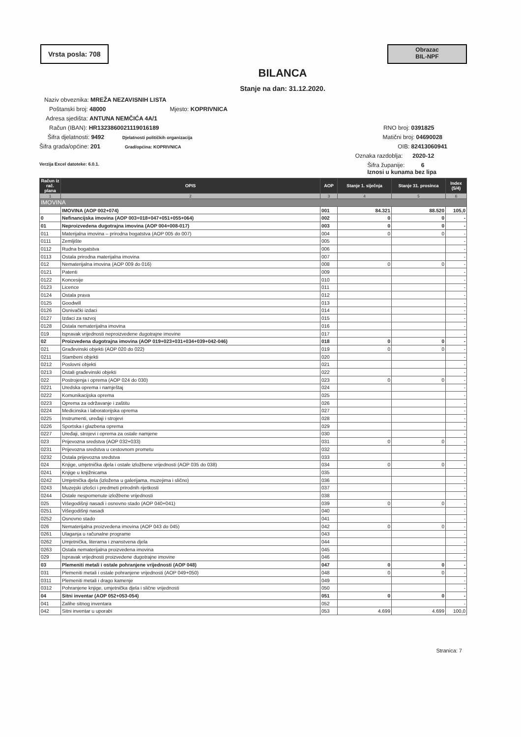Vrsta posla: 708
Obrazac
BIL-NPF
BILANCA
Stanje na dan: 31.12.2020.
Naziv obveznika: MREŽA NEZAVISNIH LISTA
Poštanski broj: 48000 Mjesto: KOPRIVNICA
Adresa sjedišta: ANTUNA NEMČIĆA 4A/1
Račun (IBAN): HR1323860021119016189 RNO broj: 0391825
Šifra djelatnosti: 9492 Djelatnosti političkih organizacija Matični broj: 04690028
Šifra grada/općine: 201 Grad/općina: KOPRIVNICA OIB: 82413060941
Oznaka razdoblja: 2020-12
Verzija Excel datoteke: 6.0.1. Šifra županije: 6
Iznosi u kunama bez lipa
| Račun iz rač. plana | OPIS | AOP | Stanje 1. siječnja | Stanje 31. prosinca | Index (5/4) |
| --- | --- | --- | --- | --- | --- |
| 1 | 2 | 3 | 4 | 5 | 6 |
| IMOVINA | | | | | |
| | IMOVINA (AOP 002+074) | 001 | 84.321 | 88.520 | 105,0 |
| 0 | Nefinancijska imovina (AOP 003+018+047+051+055+064) | 002 | 0 | 0 | - |
| 01 | Neproizvedena dugotrajna imovina (AOP 004+008-017) | 003 | 0 | 0 | - |
| 011 | Materijalna imovina – prirodna bogatstva (AOP 005 do 007) | 004 | 0 | 0 | - |
| 0111 | Zemljište | 005 | | | - |
| 0112 | Rudna bogatstva | 006 | | | - |
| 0113 | Ostala prirodna materijalna imovina | 007 | | | - |
| 012 | Nematerijalna imovina (AOP 009 do 016) | 008 | 0 | 0 | - |
| 0121 | Patenti | 009 | | | - |
| 0122 | Koncesije | 010 | | | - |
| 0123 | Licence | 011 | | | - |
| 0124 | Ostala prava | 012 | | | - |
| 0125 | Goodwill | 013 | | | - |
| 0126 | Osnivački izdaci | 014 | | | - |
| 0127 | Izdaci za razvoj | 015 | | | - |
| 0128 | Ostala nematerijalna imovina | 016 | | | - |
| 019 | Ispravak vrijednosti neproizvedene dugotrajne imovine | 017 | | | - |
| 02 | Proizvedena dugotrajna imovina (AOP 019+023+031+034+039+042-046) | 018 | 0 | 0 | - |
| 021 | Građevinski objekti (AOP 020 do 022) | 019 | 0 | 0 | - |
| 0211 | Stambeni objekti | 020 | | | - |
| 0212 | Poslovni objekti | 021 | | | - |
| 0213 | Ostali građevinski objekti | 022 | | | - |
| 022 | Postrojenja i oprema (AOP 024 do 030) | 023 | 0 | 0 | - |
| 0221 | Uredska oprema i namještaj | 024 | | | - |
| 0222 | Komunikacijska oprema | 025 | | | - |
| 0223 | Oprema za održavanje i zaštitu | 026 | | | - |
| 0224 | Medicinska i laboratorijska oprema | 027 | | | - |
| 0225 | Instrumenti, uređaji i strojevi | 028 | | | - |
| 0226 | Sportska i glazbena oprema | 029 | | | - |
| 0227 | Uređaji, strojevi i oprema za ostale namjene | 030 | | | - |
| 023 | Prijevozna sredstva (AOP 032+033) | 031 | 0 | 0 | - |
| 0231 | Prijevozna sredstva u cestovnom prometu | 032 | | | - |
| 0232 | Ostala prijevozna sredstva | 033 | | | - |
| 024 | Knjige, umjetnička djela i ostale izložbene vrijednosti (AOP 035 do 038) | 034 | 0 | 0 | - |
| 0241 | Knjige u knjižnicama | 035 | | | - |
| 0242 | Umjetnička djela (izložena u galerijama, muzejima i slično) | 036 | | | - |
| 0243 | Muzejski izlošci i predmeti prirodnih rijetkosti | 037 | | | - |
| 0244 | Ostale nespomenute izložbene vrijednosti | 038 | | | - |
| 025 | Višegodišnji nasadi i osnovno stado (AOP 040+041) | 039 | 0 | 0 | - |
| 0251 | Višegodišnji nasadi | 040 | | | - |
| 0252 | Osnovno stado | 041 | | | - |
| 026 | Nematerijalna proizvedena imovina (AOP 043 do 045) | 042 | 0 | 0 | - |
| 0261 | Ulaganja u računalne programe | 043 | | | - |
| 0262 | Umjetnička, literarna i znanstvena djela | 044 | | | - |
| 0263 | Ostala nematerijalna proizvedena imovina | 045 | | | - |
| 029 | Ispravak vrijednosti proizvedene dugotrajne imovine | 046 | | | - |
| 03 | Plemeniti metali i ostale pohranjene vrijednosti (AOP 048) | 047 | 0 | 0 | - |
| 031 | Plemeniti metali i ostale pohranjene vrijednosti (AOP 049+050) | 048 | 0 | 0 | - |
| 0311 | Plemeniti metali i drago kamenje | 049 | | | - |
| 0312 | Pohranjene knjige, umjetnička djela i slične vrijednosti | 050 | | | - |
| 04 | Sitni inventar (AOP 052+053-054) | 051 | 0 | 0 | - |
| 041 | Zalihe sitnog inventara | 052 | | | - |
| 042 | Sitni inventar u uporabi | 053 | 4.699 | 4.699 | 100,0 |
Stranica: 7